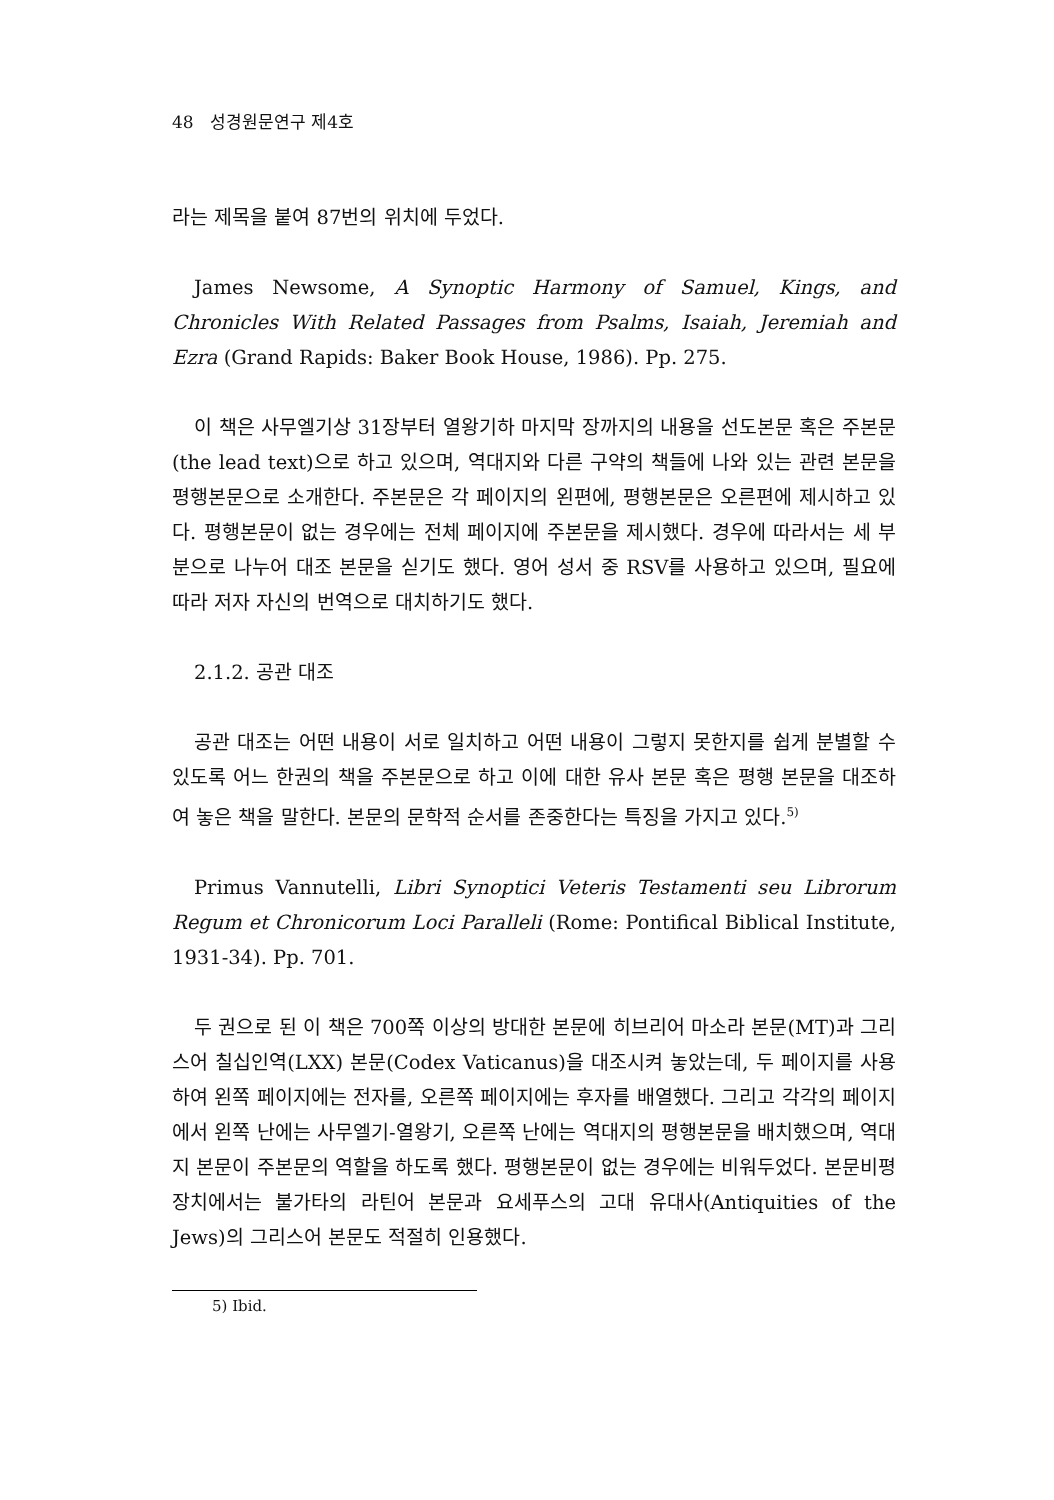48 성경원문연구 제4호
라는 제목을 붙여 87번의 위치에 두었다.
James Newsome, A Synoptic Harmony of Samuel, Kings, and Chronicles With Related Passages from Psalms, Isaiah, Jeremiah and Ezra (Grand Rapids: Baker Book House, 1986). Pp. 275.
이 책은 사무엘기상 31장부터 열왕기하 마지막 장까지의 내용을 선도본문 혹은 주본문(the lead text)으로 하고 있으며, 역대지와 다른 구약의 책들에 나와 있는 관련 본문을 평행본문으로 소개한다. 주본문은 각 페이지의 왼편에, 평행본문은 오른편에 제시하고 있다. 평행본문이 없는 경우에는 전체 페이지에 주본문을 제시했다. 경우에 따라서는 세 부분으로 나누어 대조 본문을 싣기도 했다. 영어 성서 중 RSV를 사용하고 있으며, 필요에 따라 저자 자신의 번역으로 대치하기도 했다.
2.1.2. 공관 대조
공관 대조는 어떤 내용이 서로 일치하고 어떤 내용이 그렇지 못한지를 쉽게 분별할 수 있도록 어느 한권의 책을 주본문으로 하고 이에 대한 유사 본문 혹은 평행 본문을 대조하여 놓은 책을 말한다. 본문의 문학적 순서를 존중한다는 특징을 가지고 있다.<sup>5)</sup>
Primus Vannutelli, Libri Synoptici Veteris Testamenti seu Librorum Regum et Chronicorum Loci Paralleli (Rome: Pontifical Biblical Institute, 1931-34). Pp. 701.
두 권으로 된 이 책은 700쪽 이상의 방대한 본문에 히브리어 마소라 본문(MT)과 그리스어 칠십인역(LXX) 본문(Codex Vaticanus)을 대조시켜 놓았는데, 두 페이지를 사용하여 왼쪽 페이지에는 전자를, 오른쪽 페이지에는 후자를 배열했다. 그리고 각각의 페이지에서 왼쪽 난에는 사무엘기-열왕기, 오른쪽 난에는 역대지의 평행본문을 배치했으며, 역대지 본문이 주본문의 역할을 하도록 했다. 평행본문이 없는 경우에는 비워두었다. 본문비평장치에서는 불가타의 라틴어 본문과 요세푸스의 고대 유대사(Antiquities of the Jews)의 그리스어 본문도 적절히 인용했다.
5) Ibid.